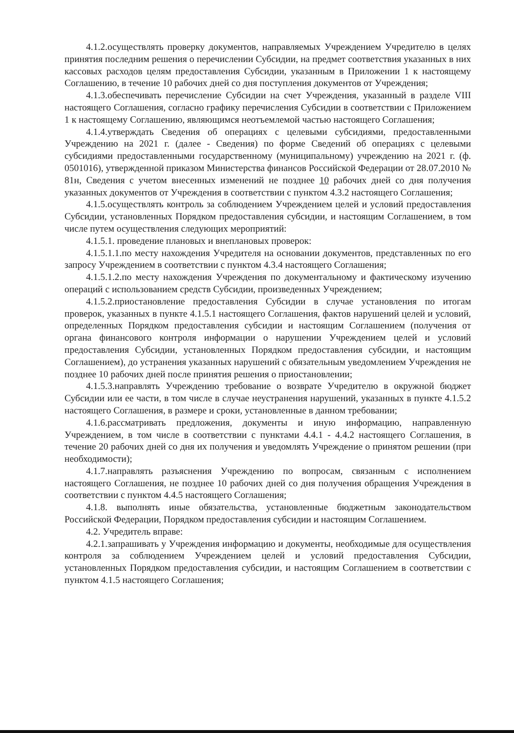4.1.2.осуществлять проверку документов, направляемых Учреждением Учредителю в целях принятия последним решения о перечислении Субсидии, на предмет соответствия указанных в них кассовых расходов целям предоставления Субсидии, указанным в Приложении 1 к настоящему Соглашению, в течение 10 рабочих дней со дня поступления документов от Учреждения;
4.1.3.обеспечивать перечисление Субсидии на счет Учреждения, указанный в разделе VIII настоящего Соглашения, согласно графику перечисления Субсидии в соответствии с Приложением 1 к настоящему Соглашению, являющимся неотъемлемой частью настоящего Соглашения;
4.1.4.утверждать Сведения об операциях с целевыми субсидиями, предоставленными Учреждению на 2021 г. (далее - Сведения) по форме Сведений об операциях с целевыми субсидиями предоставленными государственному (муниципальному) учреждению на 2021 г. (ф. 0501016), утвержденной приказом Министерства финансов Российской Федерации от 28.07.2010 № 81н, Сведения с учетом внесенных изменений не позднее 10 рабочих дней со дня получения указанных документов от Учреждения в соответствии с пунктом 4.3.2 настоящего Соглашения;
4.1.5.осуществлять контроль за соблюдением Учреждением целей и условий предоставления Субсидии, установленных Порядком предоставления субсидии, и настоящим Соглашением, в том числе путем осуществления следующих мероприятий:
4.1.5.1. проведение плановых и внеплановых проверок:
4.1.5.1.1.по месту нахождения Учредителя на основании документов, представленных по его запросу Учреждением в соответствии с пунктом 4.3.4 настоящего Соглашения;
4.1.5.1.2.по месту нахождения Учреждения по документальному и фактическому изучению операций с использованием средств Субсидии, произведенных Учреждением;
4.1.5.2.приостановление предоставления Субсидии в случае установления по итогам проверок, указанных в пункте 4.1.5.1 настоящего Соглашения, фактов нарушений целей и условий, определенных Порядком предоставления субсидии и настоящим Соглашением (получения от органа финансового контроля информации о нарушении Учреждением целей и условий предоставления Субсидии, установленных Порядком предоставления субсидии, и настоящим Соглашением), до устранения указанных нарушений с обязательным уведомлением Учреждения не позднее 10 рабочих дней после принятия решения о приостановлении;
4.1.5.3.направлять Учреждению требование о возврате Учредителю в окружной бюджет Субсидии или ее части, в том числе в случае неустранения нарушений, указанных в пункте 4.1.5.2 настоящего Соглашения, в размере и сроки, установленные в данном требовании;
4.1.6.рассматривать предложения, документы и иную информацию, направленную Учреждением, в том числе в соответствии с пунктами 4.4.1 - 4.4.2 настоящего Соглашения, в течение 20 рабочих дней со дня их получения и уведомлять Учреждение о принятом решении (при необходимости);
4.1.7.направлять разъяснения Учреждению по вопросам, связанным с исполнением настоящего Соглашения, не позднее 10 рабочих дней со дня получения обращения Учреждения в соответствии с пунктом 4.4.5 настоящего Соглашения;
4.1.8. выполнять иные обязательства, установленные бюджетным законодательством Российской Федерации, Порядком предоставления субсидии и настоящим Соглашением.
4.2. Учредитель вправе:
4.2.1.запрашивать у Учреждения информацию и документы, необходимые для осуществления контроля за соблюдением Учреждением целей и условий предоставления Субсидии, установленных Порядком предоставления субсидии, и настоящим Соглашением в соответствии с пунктом 4.1.5 настоящего Соглашения;